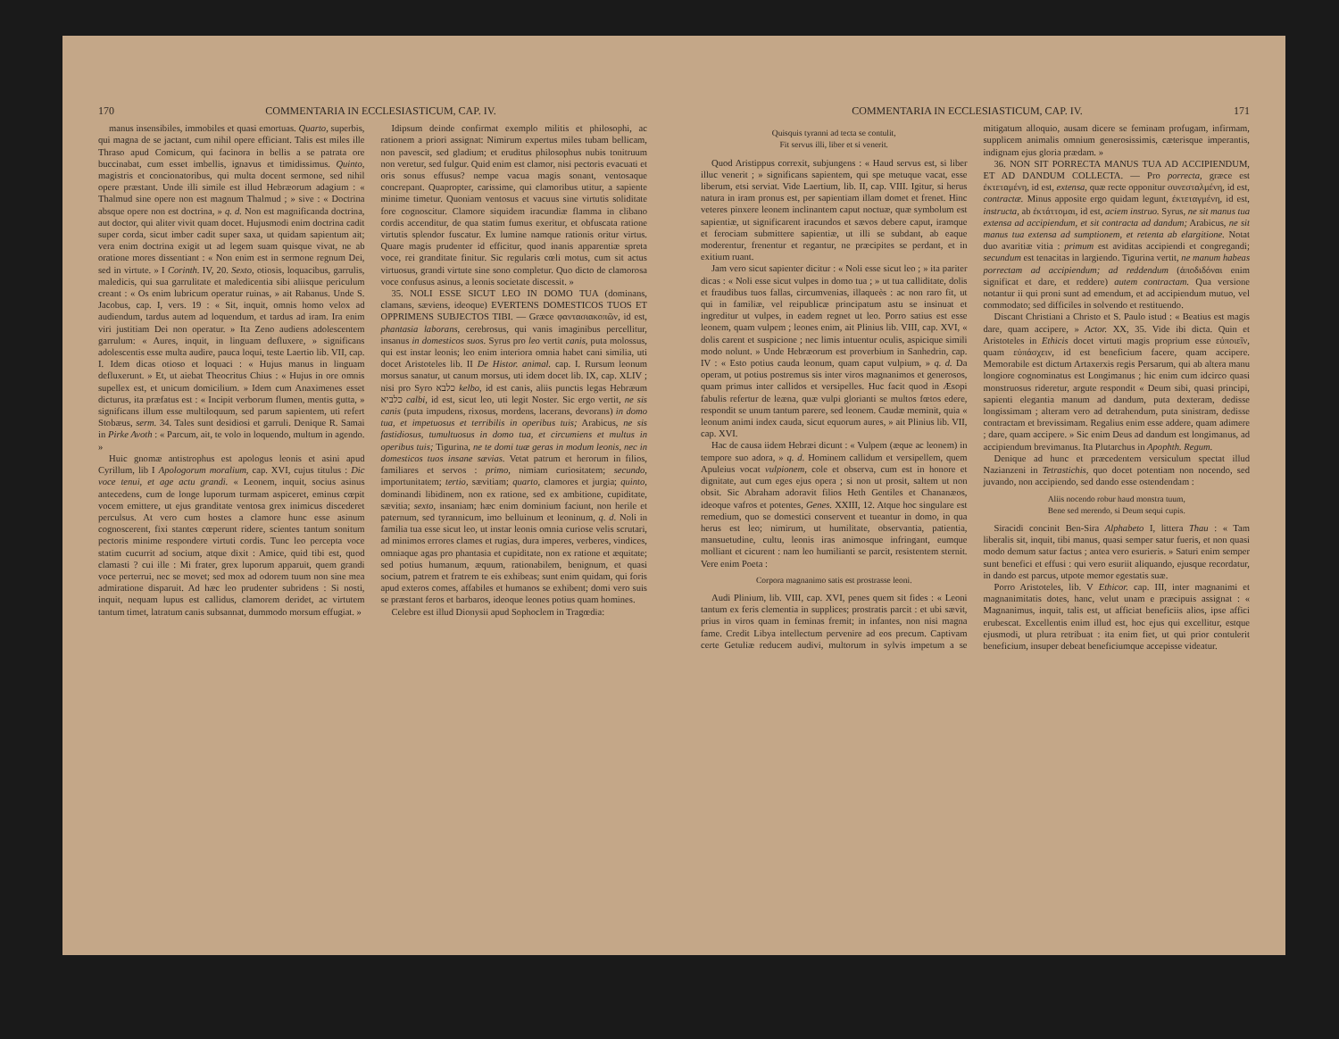170 COMMENTARIA IN ECCLESIASTICUM, CAP. IV.
manus insensibiles, immobiles et quasi emortuas. Quarto, superbis, qui magna de se jactant, cum nihil opere efficiant. Talis est miles ille Thraso apud Comicum, qui facinora in bellis a se patrata ore buccinabat, cum esset imbellis, ignavus et timidissimus. Quinto, magistris et concionatoribus, qui multa docent sermone, sed nihil opere præstant. Unde illi simile est illud Hebræorum adagium : « Thalmud sine opere non est magnum Thalmud ; » sive : « Doctrina absque opere non est doctrina, » q. d. Non est magnificanda doctrina, aut doctor, qui aliter vivit quam docet. Hujusmodi enim doctrina cadit super corda, sicut imber cadit super saxa, ut quidam sapientum ait; vera enim doctrina exigit ut ad legem suam quisque vivat, ne ab oratione mores dissentiant : « Non enim est in sermone regnum Dei, sed in virtute. » I Corinth. IV, 20. Sexto, otiosis, loquacibus, garrulis, maledicis, qui sua garrulitate et maledicentia sibi aliisque periculum creant : « Os enim lubricum operatur ruinas, » ait Rabanus. Unde S. Jacobus, cap. I, vers. 19 : « Sit, inquit, omnis homo velox ad audiendum, tardus autem ad loquendum, et tardus ad iram. Ira enim viri justitiam Dei non operatur. » Ita Zeno audiens adolescentem garrulum: « Aures, inquit, in linguam defluxere, » significans adolescentis esse multa audire, pauca loqui, teste Laertio lib. VII, cap. I. Idem dicas otioso et loquaci : « Hujus manus in linguam defluxerunt. » Et, ut aiebat Theocritus Chius : « Hujus in ore omnis supellex est, et unicum domicilium. » Idem cum Anaximenes esset dicturus, ita præfatus est : « Incipit verborum flumen, mentis gutta, » significans illum esse multiloquum, sed parum sapientem, uti refert Stobæus, serm. 34. Tales sunt desidiosi et garruli. Denique R. Samai in Pirke Avoth : « Parcum, ait, te volo in loquendo, multum in agendo. »
Huic gnomæ antistrophus est apologus leonis et asini apud Cyrillum, lib I Apologorum moralium, cap. XVI, cujus titulus : Dic voce tenui, et age actu grandi. « Leonem, inquit, socius asinus antecedens, cum de longe luporum turmam aspiceret, eminus cœpit vocem emittere, ut ejus granditate ventosa grex inimicus discederet perculsus. At vero cum hostes a clamore hunc esse asinum cognoscerent, fixi stantes cœperunt ridere, scientes tantum sonitum pectoris minime respondere virtuti cordis. Tunc leo percepta voce statim cucurrit ad socium, atque dixit : Amice, quid tibi est, quod clamasti ? cui ille : Mi frater, grex luporum apparuit, quem grandi voce perterrui, nec se movet; sed mox ad odorem tuum non sine mea admiratione disparuit. Ad hæc leo prudenter subridens : Si nosti, inquit, nequam lupus est callidus, clamorem deridet, ac virtutem tantum timet, latratum canis subsannat, dummodo morsum effugiat. »
Idipsum deinde confirmat exemplo militis et philosophi, ac rationem a priori assignat: Nimirum expertus miles tubam bellicam, non pavescit, sed gladium; et eruditus philosophus nubis tonitruum non veretur, sed fulgur. Quid enim est clamor, nisi pectoris evacuati et oris sonus effusus? nempe vacua magis sonant, ventosaque concrepant. Quapropter, carissime, qui clamoribus utitur, a sapiente minime timetur. Quoniam ventosus et vacuus sine virtutis soliditate fore cognoscitur. Clamore siquidem iracundiæ flamma in clibano cordis accenditur, de qua statim fumus exeritur, et obfuscata ratione virtutis splendor fuscatur. Ex lumine namque rationis oritur virtus. Quare magis prudenter id efficitur, quod inanis apparentiæ spreta voce, rei granditate finitur. Sic regularis cœli motus, cum sit actus virtuosus, grandi virtute sine sono completur. Quo dicto de clamorosa voce confusus asinus, a leonis societate discessit. »
35. NOLI ESSE SICUT LEO IN DOMO TUA (dominans, clamans, sæviens, ideoque) EVERTENS DOMESTICOS TUOS ET OPPRIMENS SUBJECTOS TIBI. — Græce φαντασιακοπῶν, id est, phantasia laborans, cerebrosus, qui vanis imaginibus percellitur, insanus in domesticos suos. Syrus pro leo vertit canis, puta molossus, qui est instar leonis; leo enim interiora omnia habet cani similia, uti docet Aristoteles lib. II De Histor. animal. cap. I. Rursum leonum morsus sanatur, ut canum morsus, uti idem docet lib. IX, cap. XLIV ; nisi pro Syro כלבא kelbo, id est canis, aliis punctis legas Hebræum כלביא calbi, id est, sicut leo, uti legit Noster. Sic ergo vertit, ne sis canis (puta impudens, rixosus, mordens, lacerans, devorans) in domo tua, et impetuosus et terribilis in operibus tuis; Arabicus, ne sis fastidiosus, tumultuosus in domo tua, et circumiens et multus in operibus tuis; Tigurina, ne te domi tuæ geras in modum leonis, nec in domesticos tuos insane sævias. Vetat patrum et herorum in filios, familiares et servos : primo, nimiam curiositatem; secundo, importunitatem; tertio, sævitiam; quarto, clamores et jurgia; quinto, dominandi libidinem, non ex ratione, sed ex ambitione, cupiditate, sævitia; sexto, insaniam; hæc enim dominium faciunt, non herile et paternum, sed tyrannicum, imo belluinum et leoninum, q. d. Noli in familia tua esse sicut leo, ut instar leonis omnia curiose velis scrutari, ad minimos errores clames et rugias, dura imperes, verberes, vindices, omniaque agas pro phantasia et cupiditate, non ex ratione et æquitate; sed potius humanum, æquum, rationabilem, benignum, et quasi socium, patrem et fratrem te eis exhibeas; sunt enim quidam, qui foris apud exteros comes, affabiles et humanos se exhibent; domi vero suis se præstant feros et barbaros, ideoque leones potius quam homines.
Celebre est illud Dionysii apud Sophoclem in Tragœdia:
COMMENTARIA IN ECCLESIASTICUM, CAP. IV. 171
Quisquis tyranni ad tecta se contulit,
Fit servus illi, liber et si venerit.
Quod Aristippus correxit, subjungens : « Haud servus est, si liber illuc venerit ; » significans sapientem, qui spe metuque vacat, esse liberum, etsi serviat. Vide Laertium, lib. II, cap. VIII. Igitur, si herus natura in iram pronus est, per sapientiam illam domet et frenet. Hinc veteres pinxere leonem inclinantem caput noctuæ, quæ symbolum est sapientiæ, ut significarent iracundos et sævos debere caput, iramque et ferociam submittere sapientiæ, ut illi se subdant, ab eaque moderentur, frenentur et regantur, ne præcipites se perdant, et in exitium ruant.
Jam vero sicut sapienter dicitur : « Noli esse sicut leo ; » ita pariter dicas : « Noli esse sicut vulpes in domo tua ; » ut tua calliditate, dolis et fraudibus tuos fallas, circumvenias, illaqueès : ac non raro fit, ut qui in familiæ, vel reipublicæ principatum astu se insinuat et ingreditur ut vulpes, in eadem regnet ut leo. Porro satius est esse leonem, quam vulpem ; leones enim, ait Plinius lib. VIII, cap. XVI, « dolis carent et suspicione ; nec limis intuentur oculis, aspicique simili modo nolunt. » Unde Hebræorum est proverbium in Sanhedrin, cap. IV : « Esto potius cauda leonum, quam caput vulpium, » q. d. Da operam, ut potius postremus sis inter viros magnanimos et generosos, quam primus inter callidos et versipelles. Huc facit quod in Æsopi fabulis refertur de leæna, quæ vulpi glorianti se multos fœtos edere, respondit se unum tantum parere, sed leonem. Caudæ meminit, quia « leonum animi index cauda, sicut equorum aures, » ait Plinius lib. VII, cap. XVI.
Hac de causa iidem Hebræi dicunt : « Vulpem (æque ac leonem) in tempore suo adora, » q. d. Hominem callidum et versipellem, quem Apuleius vocat vulpionem, cole et observa, cum est in honore et dignitate, aut cum eges ejus opera ; si non ut prosit, saltem ut non obsit. Sic Abraham adoravit filios Heth Gentiles et Chananæos, ideoque vafros et potentes, Genes. XXIII, 12. Atque hoc singulare est remedium, quo se domestici conservent et tueantur in domo, in qua herus est leo; nimirum, ut humilitate, observantia, patientia, mansuetudine, cultu, leonis iras animosque infringant, eumque molliant et cicurent : nam leo humilianti se parcit, resistentem sternit. Vere enim Poeta :
Corpora magnanimo satis est prostrasse leoni.
Audi Plinium, lib. VIII, cap. XVI, penes quem sit fides : « Leoni tantum ex feris clementia in supplices; prostratis parcit : et ubi sævit, prius in viros quam in feminas fremit; in infantes, non nisi magna fame. Credit Libya intellectum pervenire ad eos precum. Captivam certe Getuliæ reducem audivi, multorum in sylvis impetum a se mitigatum alloquio, ausam dicere se feminam profugam, infirmam, supplicem animalis omnium generosissimis, cæterisque imperantis, indignam ejus gloria prædam. »
36. NON SIT PORRECTA MANUS TUA AD ACCIPIENDUM, ET AD DANDUM COLLECTA. — Pro porrecta, græce est ἐκτεταμένη, id est, extensa, quæ recte opponitur συνεσταλμένη, id est, contractæ. Minus apposite ergo quidam legunt, ἐκτεταγμένη, id est, instructa, ab ἐκτάττομαι, id est, aciem instruo. Syrus, ne sit manus tua extensa ad accipiendum, et sit contracta ad dandum; Arabicus, ne sit manus tua extensa ad sumptionem, et retenta ab elargitione. Notat duo avaritiæ vitia : primum est aviditas accipiendi et congregandi; secundum est tenacitas in largiendo. Tigurina vertit, ne manum habeas porrectam ad accipiendum; ad reddendum (ἀποδιδόναι enim significat et dare, et reddere) autem contractam. Qua versione notantur ii qui proni sunt ad emendum, et ad accipiendum mutuo, vel commodato; sed difficiles in solvendo et restituendo.
Discant Christiani a Christo et S. Paulo istud : « Beatius est magis dare, quam accipere, » Actor. XX, 35. Vide ibi dicta. Quin et Aristoteles in Ethicis docet virtuti magis proprium esse εὐποιεῖν, quam εὐπάσχειν, id est beneficium facere, quam accipere. Memorabile est dictum Artaxerxis regis Persarum, qui ab altera manu longiore cognominatus est Longimanus ; hic enim cum idcirco quasi monstruosus rideretur, argute respondit « Deum sibi, quasi principi, sapienti elegantia manum ad dandum, puta dexteram, dedisse longissimam ; alteram vero ad detrahendum, puta sinistram, dedisse contractam et brevissimam. Regalius enim esse addere, quam adimere ; dare, quam accipere. » Sic enim Deus ad dandum est longimanus, ad accipiendum brevimanus. Ita Plutarchus in Apophth. Regum.
Denique ad hunc et præcedentem versiculum spectat illud Nazianzeni in Tetrastichis, quo docet potentiam non nocendo, sed juvando, non accipiendo, sed dando esse ostendendam :
Aliis nocendo robur haud monstra tuum,
Bene sed merendo, si Deum sequi cupis.
Siracidi concinit Ben-Sira Alphabeto I, littera Thau : « Tam liberalis sit, inquit, tibi manus, quasi semper satur fueris, et non quasi modo demum satur factus ; antea vero esurieris. » Saturi enim semper sunt benefici et effusi : qui vero esuriit aliquando, ejusque recordatur, in dando est parcus, utpote memor egestatis suæ.
Porro Aristoteles, lib. V Ethicor. cap. III, inter magnanimi et magnanimitatis dotes, hanc, velut unam e præcipuis assignat : « Magnanimus, inquit, talis est, ut afficiat beneficiis alios, ipse affici erubescat. Excellentis enim illud est, hoc ejus qui excellitur, estque ejusmodi, ut plura retribuat : ita enim fiet, ut qui prior contulerit beneficium, insuper debeat beneficiumque accepisse videatur.